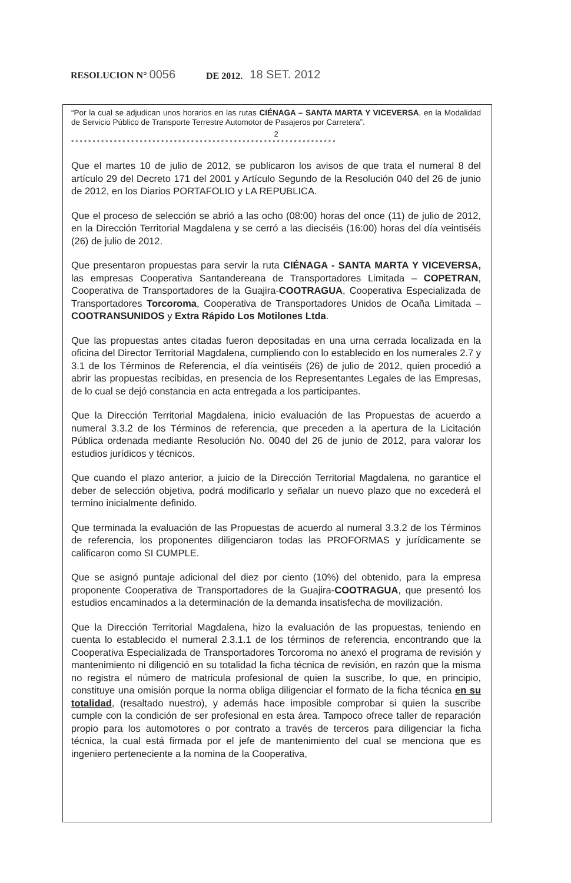RESOLUCION N° 0056 DE 2012. 18 SET. 2012
“Por la cual se adjudican unos horarios en las rutas CIÉNAGA – SANTA MARTA Y VICEVERSA, en la Modalidad de Servicio Público de Transporte Terrestre Automotor de Pasajeros por Carretera”.
2
**************************************************************
Que el martes 10 de julio de 2012, se publicaron los avisos de que trata el numeral 8 del artículo 29 del Decreto 171 del 2001 y Artículo Segundo de la Resolución 040 del 26 de junio de 2012, en los Diarios PORTAFOLIO y LA REPUBLICA.
Que el proceso de selección se abrió a las ocho (08:00) horas del once (11) de julio de 2012, en la Dirección Territorial Magdalena y se cerró a las dieciséis (16:00) horas del día veintiséis (26) de julio de 2012.
Que presentaron propuestas para servir la ruta CIÉNAGA - SANTA MARTA Y VICEVERSA, las empresas Cooperativa Santandereana de Transportadores Limitada – COPETRAN, Cooperativa de Transportadores de la Guajira-COOTRAGUA, Cooperativa Especializada de Transportadores Torcoroma, Cooperativa de Transportadores Unidos de Ocaña Limitada – COOTRANSUNIDOS y Extra Rápido Los Motilones Ltda.
Que las propuestas antes citadas fueron depositadas en una urna cerrada localizada en la oficina del Director Territorial Magdalena, cumpliendo con lo establecido en los numerales 2.7 y 3.1 de los Términos de Referencia, el día veintiséis (26) de julio de 2012, quien procedió a abrir las propuestas recibidas, en presencia de los Representantes Legales de las Empresas, de lo cual se dejó constancia en acta entregada a los participantes.
Que la Dirección Territorial Magdalena, inicio evaluación de las Propuestas de acuerdo a numeral 3.3.2 de los Términos de referencia, que preceden a la apertura de la Licitación Pública ordenada mediante Resolución No. 0040 del 26 de junio de 2012, para valorar los estudios jurídicos y técnicos.
Que cuando el plazo anterior, a juicio de la Dirección Territorial Magdalena, no garantice el deber de selección objetiva, podrá modificarlo y señalar un nuevo plazo que no excederá el termino inicialmente definido.
Que terminada la evaluación de las Propuestas de acuerdo al numeral 3.3.2 de los Términos de referencia, los proponentes diligenciaron todas las PROFORMAS y jurídicamente se calificaron como SI CUMPLE.
Que se asignó puntaje adicional del diez por ciento (10%) del obtenido, para la empresa proponente Cooperativa de Transportadores de la Guajira-COOTRAGUA, que presentó los estudios encaminados a la determinación de la demanda insatisfecha de movilización.
Que la Dirección Territorial Magdalena, hizo la evaluación de las propuestas, teniendo en cuenta lo establecido el numeral 2.3.1.1 de los términos de referencia, encontrando que la Cooperativa Especializada de Transportadores Torcoroma no anexó el programa de revisión y mantenimiento ni diligenció en su totalidad la ficha técnica de revisión, en razón que la misma no registra el número de matricula profesional de quien la suscribe, lo que, en principio, constituye una omisión porque la norma obliga diligenciar el formato de la ficha técnica en su totalidad, (resaltado nuestro), y además hace imposible comprobar si quien la suscribe cumple con la condición de ser profesional en esta área. Tampoco ofrece taller de reparación propio para los automotores o por contrato a través de terceros para diligenciar la ficha técnica, la cual está firmada por el jefe de mantenimiento del cual se menciona que es ingeniero perteneciente a la nomina de la Cooperativa,